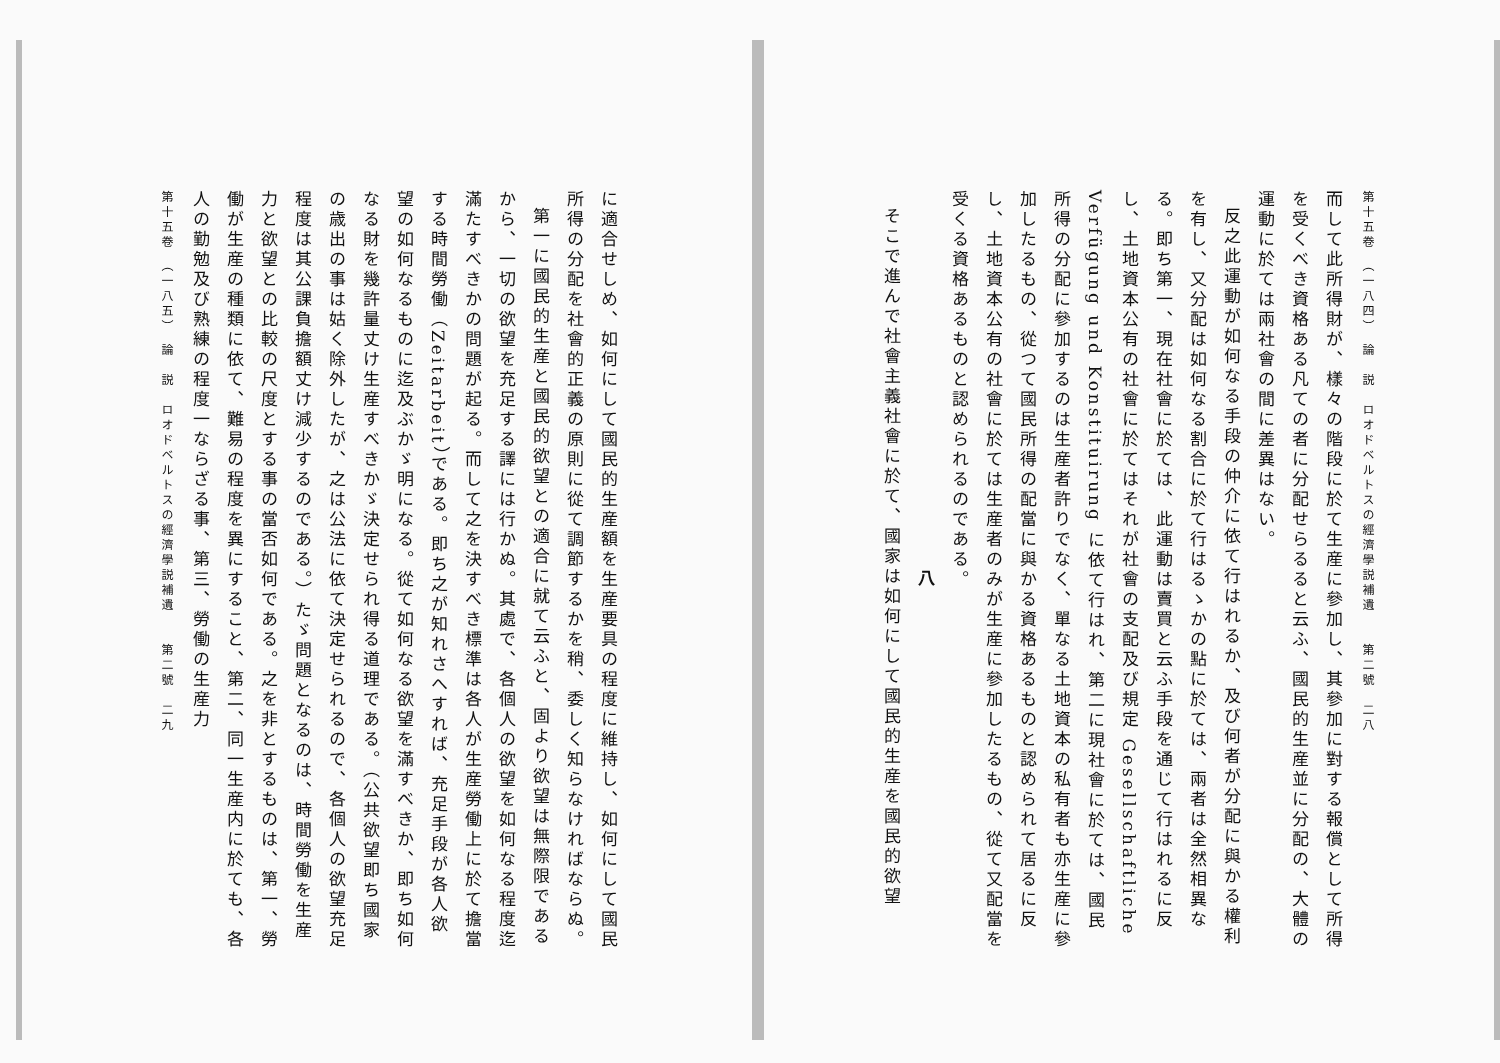第十五卷　（一八四）　論　説　ロオドベルトスの經濟學説補遺　　第二號　二八
而して此所得財が、樣々の階段に於て生産に參加し、其參加に對する報償として所得を受くべき資格ある凡ての者に分配せらるると云ふ、國民的生産並に分配の、大體の運動に於ては兩社會の間に差異はない。
反之此運動が如何なる手段の仲介に依て行はれるか、及び何者が分配に與かる權利を有し、又分配は如何なる割合に於て行はるゝかの點に於ては、兩者は全然相異なる。即ち第一、現在社會に於ては、此運動は賣買と云ふ手段を通じて行はれるに反し、土地資本公有の社會に於てはそれが社會の支配及び規定 Gesellschaftliche Verfügung und Konstituirung に依て行はれ、第二に現社會に於ては、國民所得の分配に參加するのは生産者許りでなく、單なる土地資本の私有者も亦生産に參加したるもの、從つて國民所得の配當に與かる資格あるものと認められて居るに反し、土地資本公有の社會に於ては生産者のみが生産に參加したるもの、從て又配當を受くる資格あるものと認められるのである。
八
そこで進んで社會主義社會に於て、國家は如何にして國民的生産を國民的欲望
に適合せしめ、如何にして國民的生産額を生産要具の程度に維持し、如何にして國民所得の分配を社會的正義の原則に從て調節するかを稍、委しく知らなければならぬ。
第一に國民的生産と國民的欲望との適合に就て云ふと、固より欲望は無際限であるから、一切の欲望を充足する譯には行かぬ。其處で、各個人の欲望を如何なる程度迄滿たすべきかの問題が起る。而して之を決すべき標準は各人が生産勞働上に於て擔當する時間勞働（Zeitarbeit）である。即ち之が知れさへすれば、充足手段が各人欲望の如何なるものに迄及ぶかゞ明になる。從て如何なる欲望を滿すべきか、即ち如何なる財を幾許量丈け生産すべきかゞ決定せられ得る道理である。（公共欲望即ち國家の歳出の事は姑く除外したが、之は公法に依て決定せられるので、各個人の欲望充足程度は其公課負擔額丈け減少するのである。）たゞ問題となるのは、時間勞働を生産力と欲望との比較の尺度とする事の當否如何である。之を非とするものは、第一、勞働が生産の種類に依て、難易の程度を異にすること、第二、同一生産内に於ても、各人の勤勉及び熟練の程度一ならざる事、第三、勞働の生産力
第十五卷　（一八五）　論　説　ロオドベルトスの經濟學説補遺　　第二號　二九